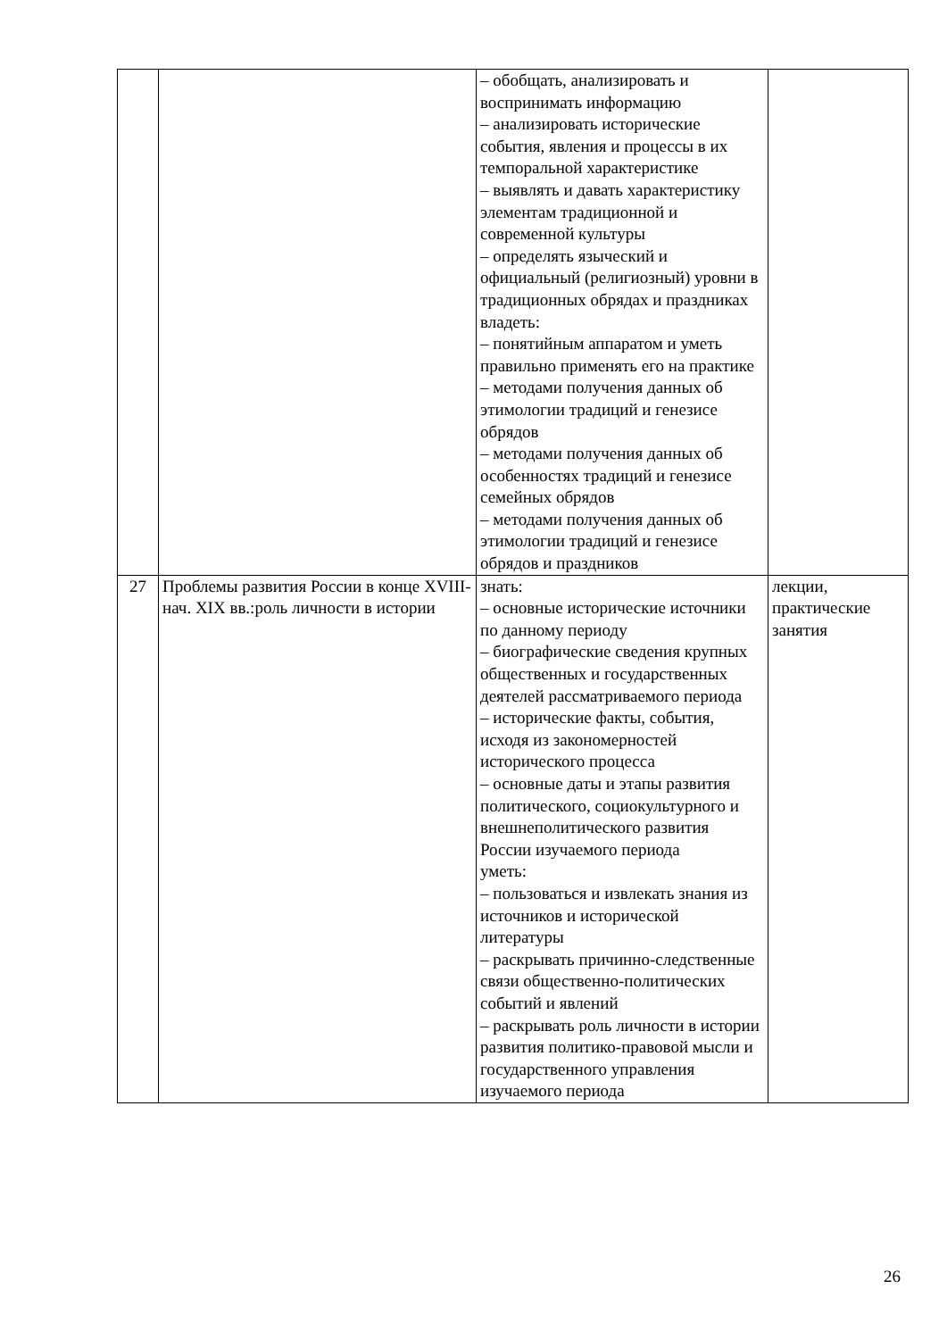| | | – обобщать, анализировать и воспринимать информацию – анализировать исторические события, явления и процессы в их темпоральной характеристике – выявлять и давать характеристику элементам традиционной и современной культуры – определять языческий и официальный (религиозный) уровни в традиционных обрядах и праздниках владеть: – понятийным аппаратом и уметь правильно применять его на практике – методами получения данных об этимологии традиций и генезисе обрядов – методами получения данных об особенностях традиций и генезисе семейных обрядов – методами получения данных об этимологии традиций и генезисе обрядов и праздников | |
| 27 | Проблемы развития России в конце XVIII- нач. XIX вв.:роль личности в истории | знать: – основные исторические источники по данному периоду – биографические сведения крупных общественных и государственных деятелей рассматриваемого периода – исторические факты, события, исходя из закономерностей исторического процесса – основные даты и этапы развития политического, социокультурного и внешнеполитического развития России изучаемого периода уметь: – пользоваться и извлекать знания из источников и исторической литературы – раскрывать причинно-следственные связи общественно-политических событий и явлений – раскрывать роль личности в истории развития политико-правовой мысли и государственного управления изучаемого периода | лекции, практические занятия |
26